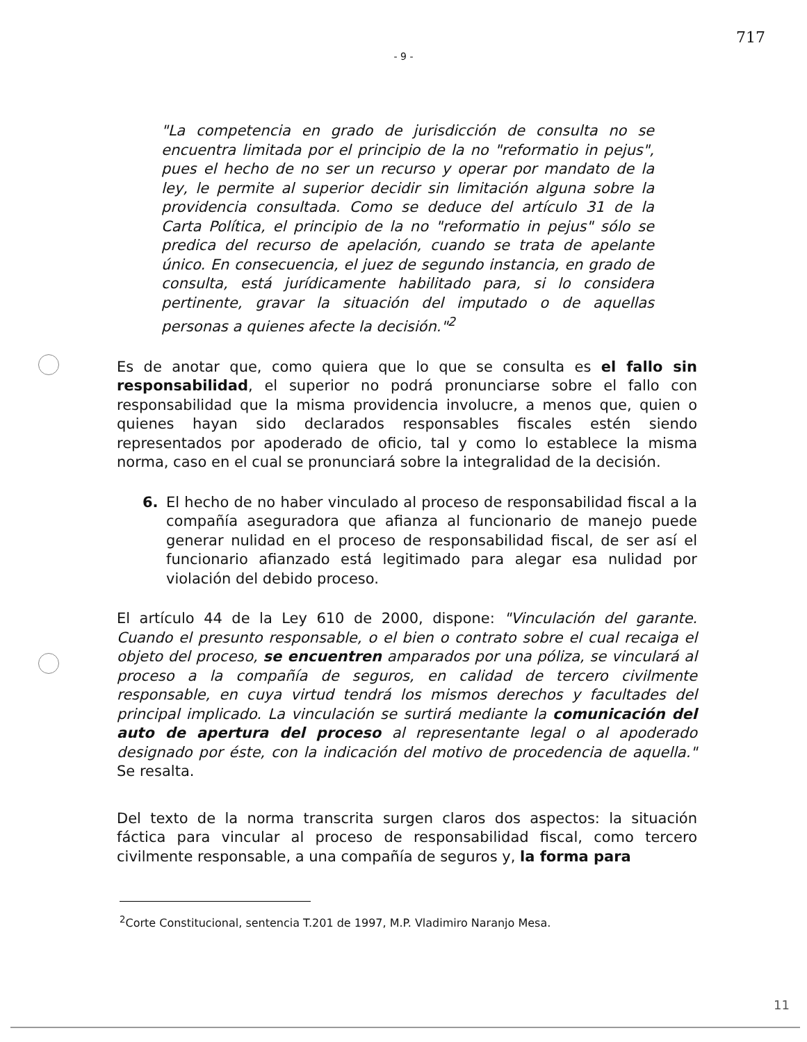717
- 9 -
"La competencia en grado de jurisdicción de consulta no se encuentra limitada por el principio de la no "reformatio in pejus", pues el hecho de no ser un recurso y operar por mandato de la ley, le permite al superior decidir sin limitación alguna sobre la providencia consultada. Como se deduce del artículo 31 de la Carta Política, el principio de la no "reformatio in pejus" sólo se predica del recurso de apelación, cuando se trata de apelante único. En consecuencia, el juez de segundo instancia, en grado de consulta, está jurídicamente habilitado para, si lo considera pertinente, gravar la situación del imputado o de aquellas personas a quienes afecte la decisión."<sup>2</sup>
Es de anotar que, como quiera que lo que se consulta es el fallo sin responsabilidad, el superior no podrá pronunciarse sobre el fallo con responsabilidad que la misma providencia involucre, a menos que, quien o quienes hayan sido declarados responsables fiscales estén siendo representados por apoderado de oficio, tal y como lo establece la misma norma, caso en el cual se pronunciará sobre la integralidad de la decisión.
6. El hecho de no haber vinculado al proceso de responsabilidad fiscal a la compañía aseguradora que afianza al funcionario de manejo puede generar nulidad en el proceso de responsabilidad fiscal, de ser así el funcionario afianzado está legitimado para alegar esa nulidad por violación del debido proceso.
El artículo 44 de la Ley 610 de 2000, dispone: "Vinculación del garante. Cuando el presunto responsable, o el bien o contrato sobre el cual recaiga el objeto del proceso, se encuentren amparados por una póliza, se vinculará al proceso a la compañía de seguros, en calidad de tercero civilmente responsable, en cuya virtud tendrá los mismos derechos y facultades del principal implicado. La vinculación se surtirá mediante la comunicación del auto de apertura del proceso al representante legal o al apoderado designado por éste, con la indicación del motivo de procedencia de aquella." Se resalta.
Del texto de la norma transcrita surgen claros dos aspectos: la situación fáctica para vincular al proceso de responsabilidad fiscal, como tercero civilmente responsable, a una compañía de seguros y, la forma para
<sup>2</sup> Corte Constitucional, sentencia T.201 de 1997, M.P. Vladimiro Naranjo Mesa.
11